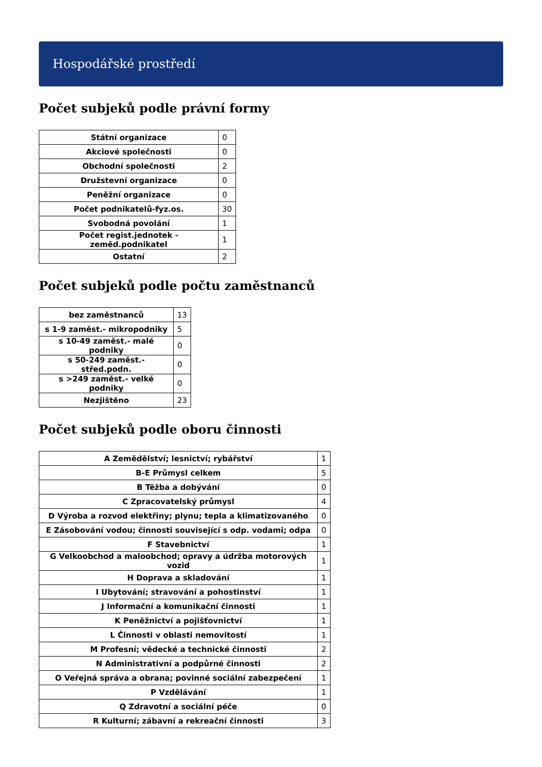Hospodářské prostředí
Počet subjeků podle právní formy
| Státní organizace | 0 |
| Akciové společnosti | 0 |
| Obchodní společnosti | 2 |
| Družstevní organizace | 0 |
| Peněžní organizace | 0 |
| Počet podnikatelů-fyz.os. | 30 |
| Svobodná povolání | 1 |
| Počet regist.jednotek - zeměd.podnikatel | 1 |
| Ostatní | 2 |
Počet subjeků podle počtu zaměstnanců
| bez zaměstnanců | 13 |
| s 1-9 zaměst.- mikropodniky | 5 |
| s 10-49 zaměst.- malé podniky | 0 |
| s 50-249 zaměst.- střed.podn. | 0 |
| s >249 zaměst.- velké podniky | 0 |
| Nezjištěno | 23 |
Počet subjeků podle oboru činnosti
| A Zemědělství; lesnictví; rybářství | 1 |
| B-E Průmysl celkem | 5 |
| B Těžba a dobývání | 0 |
| C Zpracovatelský průmysl | 4 |
| D Výroba a rozvod elektřiny; plynu; tepla a klimatizovaného | 0 |
| E Zásobování vodou; činnosti související s odp. vodami; odpa | 0 |
| F Stavebnictví | 1 |
| G Velkoobchod a maloobchod; opravy a údržba motorových vozid | 1 |
| H Doprava a skladování | 1 |
| I Ubytování; stravování a pohostinství | 1 |
| J Informační a komunikační činnosti | 1 |
| K Peněžnictví a pojišťovnictví | 1 |
| L Činnosti v oblasti nemovitostí | 1 |
| M Profesní; vědecké a technické činnosti | 2 |
| N Administrativní a podpůrné činnosti | 2 |
| O Veřejná správa a obrana; povinné sociální zabezpečení | 1 |
| P Vzdělávání | 1 |
| Q Zdravotní a sociální péče | 0 |
| R Kulturní; zábavní a rekreační činnosti | 3 |